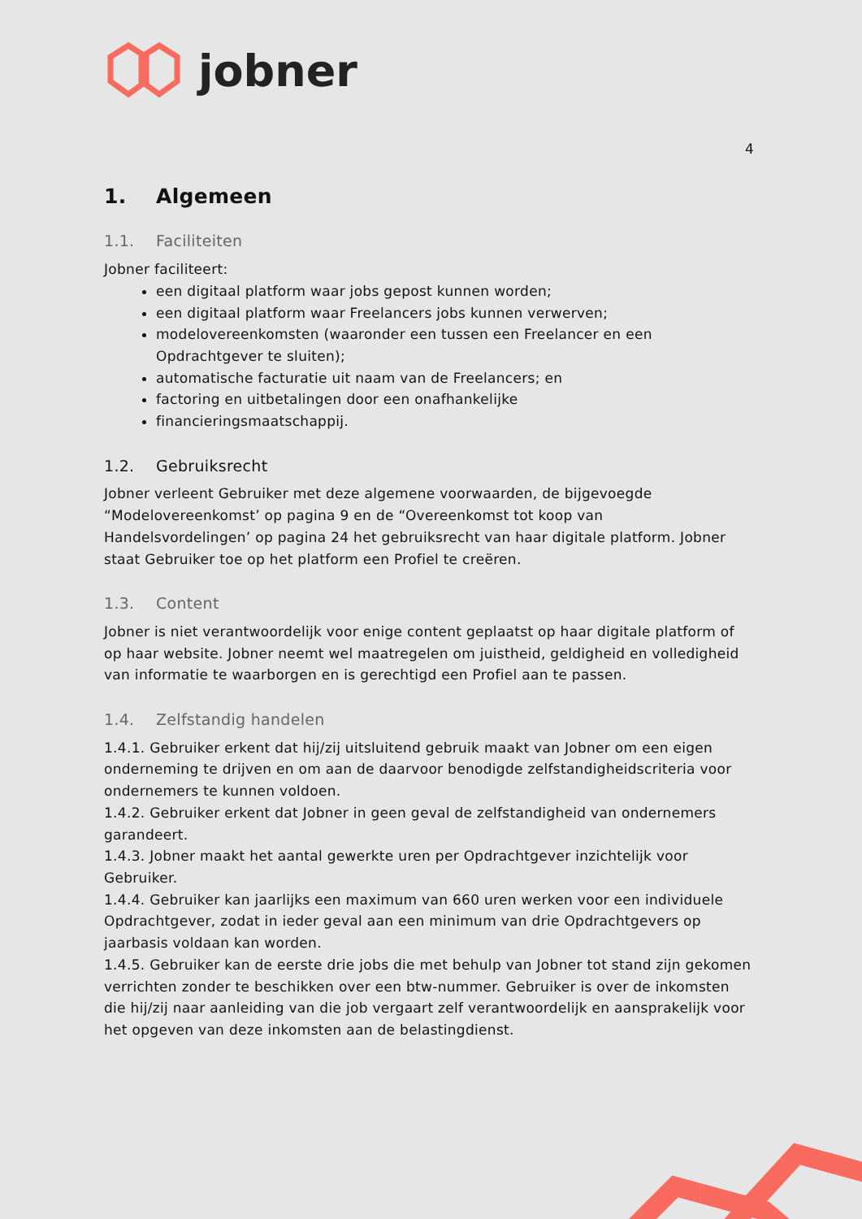jobner
4
1. Algemeen
1.1. Faciliteiten
Jobner faciliteert:
een digitaal platform waar jobs gepost kunnen worden;
een digitaal platform waar Freelancers jobs kunnen verwerven;
modelovereenkomsten (waaronder een tussen een Freelancer en een Opdrachtgever te sluiten);
automatische facturatie uit naam van de Freelancers; en
factoring en uitbetalingen door een onafhankelijke
financieringsmaatschappij.
1.2. Gebruiksrecht
Jobner verleent Gebruiker met deze algemene voorwaarden, de bijgevoegde “Modelovereenkomst’ op pagina 9 en de “Overeenkomst tot koop van Handelsvordelingen’ op pagina 24 het gebruiksrecht van haar digitale platform. Jobner staat Gebruiker toe op het platform een Profiel te creëren.
1.3. Content
Jobner is niet verantwoordelijk voor enige content geplaatst op haar digitale platform of op haar website. Jobner neemt wel maatregelen om juistheid, geldigheid en volledigheid van informatie te waarborgen en is gerechtigd een Profiel aan te passen.
1.4. Zelfstandig handelen
1.4.1. Gebruiker erkent dat hij/zij uitsluitend gebruik maakt van Jobner om een eigen onderneming te drijven en om aan de daarvoor benodigde zelfstandigheidscriteria voor ondernemers te kunnen voldoen.
1.4.2. Gebruiker erkent dat Jobner in geen geval de zelfstandigheid van ondernemers garandeert.
1.4.3. Jobner maakt het aantal gewerkte uren per Opdrachtgever inzichtelijk voor Gebruiker.
1.4.4. Gebruiker kan jaarlijks een maximum van 660 uren werken voor een individuele Opdrachtgever, zodat in ieder geval aan een minimum van drie Opdrachtgevers op jaarbasis voldaan kan worden.
1.4.5. Gebruiker kan de eerste drie jobs die met behulp van Jobner tot stand zijn gekomen verrichten zonder te beschikken over een btw-nummer. Gebruiker is over de inkomsten die hij/zij naar aanleiding van die job vergaart zelf verantwoordelijk en aansprakelijk voor het opgeven van deze inkomsten aan de belastingdienst.